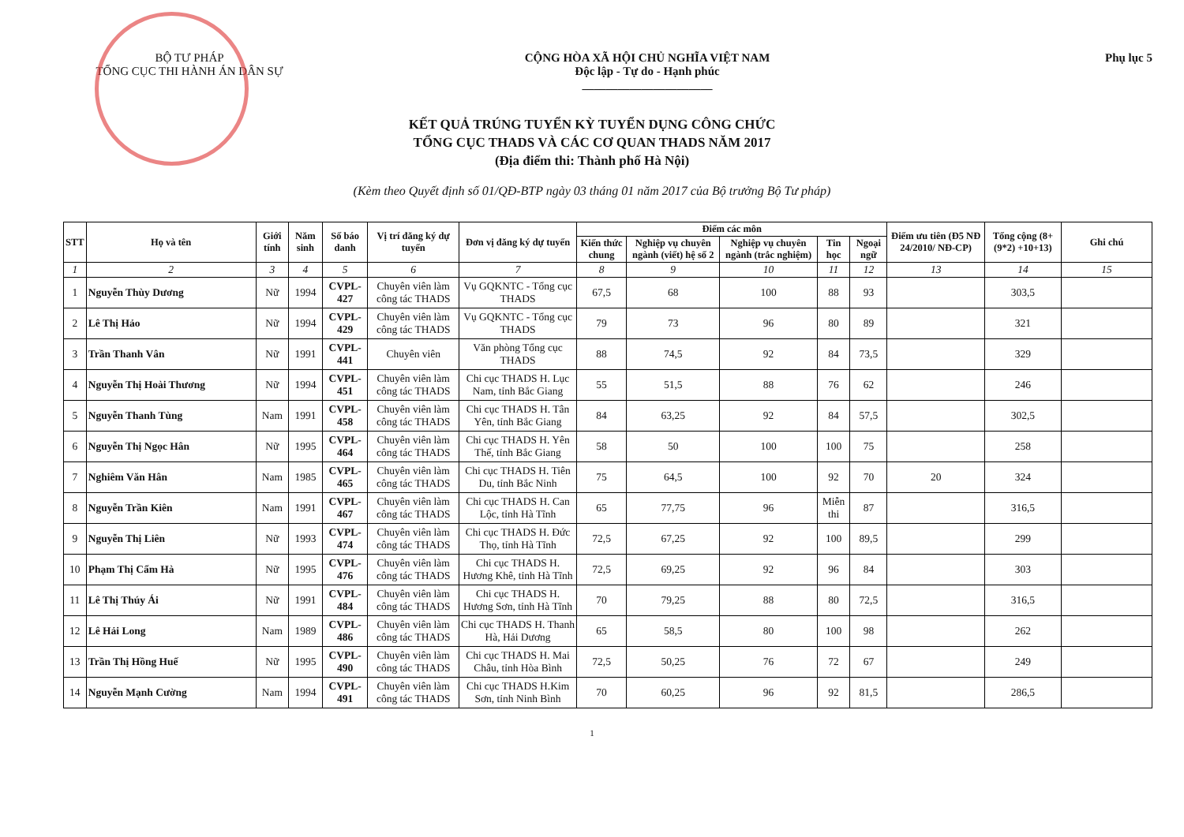BỘ TƯ PHÁP
TỔNG CỤC THI HÀNH ÁN DÂN SỰ
CỘNG HÒA XÃ HỘI CHỦ NGHĨA VIỆT NAM
Độc lập - Tự do - Hạnh phúc
______________________
Phụ lục 5
KẾT QUẢ TRÚNG TUYỂN KỲ TUYỂN DỤNG CÔNG CHỨC
TỔNG CỤC THADS VÀ CÁC CƠ QUAN THADS NĂM 2017
(Địa điểm thi: Thành phố Hà Nội)
(Kèm theo Quyết định số 01/QĐ-BTP ngày 03 tháng 01 năm 2017 của Bộ trưởng Bộ Tư pháp)
| STT | Họ và tên | Giới tính | Năm sinh | Số báo danh | Vị trí đăng ký dự tuyển | Đơn vị đăng ký dự tuyển | Điểm các môn | | | | | Điểm ưu tiên (Đ5 NĐ 24/2010/ NĐ-CP) | Tổng cộng (8+(9*2) +10+13) | Ghi chú |
| --- | --- | --- | --- | --- | --- | --- | --- | --- | --- | --- | --- | --- | --- | --- |
| | | | | | | | Kiến thức chung | Nghiệp vụ chuyên ngành (viết) hệ số 2 | Nghiệp vụ chuyên ngành (trắc nghiệm) | Tin học | Ngoại ngữ | | | |
| 1 | 2 | 3 | 4 | 5 | 6 | 7 | 8 | 9 | 10 | 11 | 12 | 13 | 14 | 15 |
| 1 | Nguyễn Thùy Dương | Nữ | 1994 | CVPL-427 | Chuyên viên làm công tác THADS | Vụ GQKNTC - Tổng cục THADS | 67,5 | 68 | 100 | 88 | 93 | | 303,5 | |
| 2 | Lê Thị Hảo | Nữ | 1994 | CVPL-429 | Chuyên viên làm công tác THADS | Vụ GQKNTC - Tổng cục THADS | 79 | 73 | 96 | 80 | 89 | | 321 | |
| 3 | Trần Thanh Vân | Nữ | 1991 | CVPL-441 | Chuyên viên | Văn phòng Tổng cục THADS | 88 | 74,5 | 92 | 84 | 73,5 | | 329 | |
| 4 | Nguyễn Thị Hoài Thương | Nữ | 1994 | CVPL-451 | Chuyên viên làm công tác THADS | Chi cục THADS H. Lục Nam, tỉnh Bắc Giang | 55 | 51,5 | 88 | 76 | 62 | | 246 | |
| 5 | Nguyễn Thanh Tùng | Nam | 1991 | CVPL-458 | Chuyên viên làm công tác THADS | Chi cục THADS H. Tân Yên, tỉnh Bắc Giang | 84 | 63,25 | 92 | 84 | 57,5 | | 302,5 | |
| 6 | Nguyễn Thị Ngọc Hân | Nữ | 1995 | CVPL-464 | Chuyên viên làm công tác THADS | Chi cục THADS H. Yên Thế, tỉnh Bắc Giang | 58 | 50 | 100 | 100 | 75 | | 258 | |
| 7 | Nghiêm Văn Hân | Nam | 1985 | CVPL-465 | Chuyên viên làm công tác THADS | Chi cục THADS H. Tiên Du, tỉnh Bắc Ninh | 75 | 64,5 | 100 | 92 | 70 | 20 | 324 | |
| 8 | Nguyễn Trần Kiên | Nam | 1991 | CVPL-467 | Chuyên viên làm công tác THADS | Chi cục THADS H. Can Lộc, tỉnh Hà Tĩnh | 65 | 77,75 | 96 | Miễn thi | 87 | | 316,5 | |
| 9 | Nguyễn Thị Liên | Nữ | 1993 | CVPL-474 | Chuyên viên làm công tác THADS | Chi cục THADS H. Đức Thọ, tỉnh Hà Tĩnh | 72,5 | 67,25 | 92 | 100 | 89,5 | | 299 | |
| 10 | Phạm Thị Cẩm Hà | Nữ | 1995 | CVPL-476 | Chuyên viên làm công tác THADS | Chi cục THADS H. Hương Khê, tỉnh Hà Tĩnh | 72,5 | 69,25 | 92 | 96 | 84 | | 303 | |
| 11 | Lê Thị Thúy Ái | Nữ | 1991 | CVPL-484 | Chuyên viên làm công tác THADS | Chi cục THADS H. Hương Sơn, tỉnh Hà Tĩnh | 70 | 79,25 | 88 | 80 | 72,5 | | 316,5 | |
| 12 | Lê Hải Long | Nam | 1989 | CVPL-486 | Chuyên viên làm công tác THADS | Chi cục THADS H. Thanh Hà, Hải Dương | 65 | 58,5 | 80 | 100 | 98 | | 262 | |
| 13 | Trần Thị Hồng Huế | Nữ | 1995 | CVPL-490 | Chuyên viên làm công tác THADS | Chi cục THADS H. Mai Châu, tỉnh Hòa Bình | 72,5 | 50,25 | 76 | 72 | 67 | | 249 | |
| 14 | Nguyễn Mạnh Cường | Nam | 1994 | CVPL-491 | Chuyên viên làm công tác THADS | Chi cục THADS H.Kim Sơn, tỉnh Ninh Bình | 70 | 60,25 | 96 | 92 | 81,5 | | 286,5 | |
1